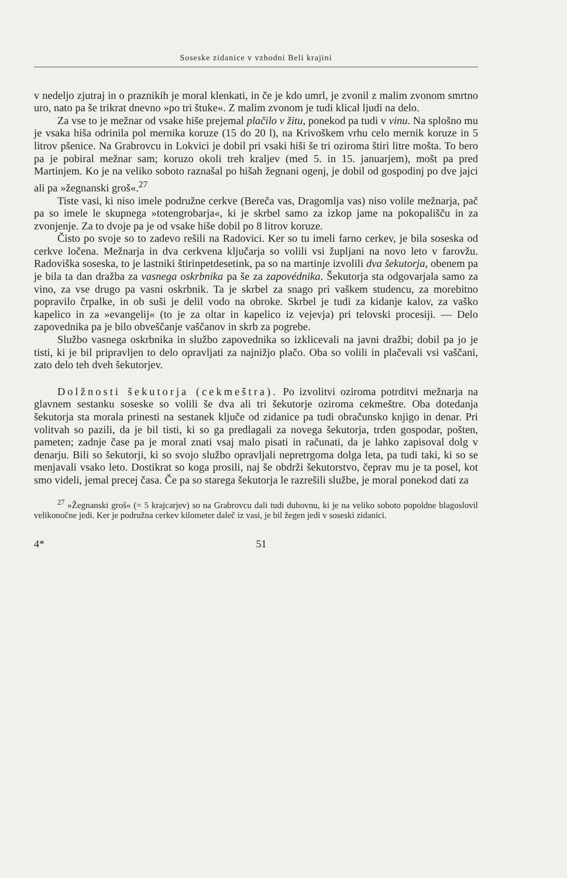Soseske zidanice v vzhodni Beli krajini
v nedeljo zjutraj in o praznikih je moral klenkati, in če je kdo umrl, je zvonil z malim zvonom smrtno uro, nato pa še trikrat dnevno »po tri štuke«. Z malim zvonom je tudi klical ljudi na delo.
Za vse to je mežnar od vsake hiše prejemal plačilo v žitu, ponekod pa tudi v vinu. Na splošno mu je vsaka hiša odrinila pol mernika koruze (15 do 20 l), na Krivoškem vrhu celo mernik koruze in 5 litrov pšenice. Na Grabrovcu in Lokvici je dobil pri vsaki hiši še tri oziroma štiri litre mošta. To bero pa je pobiral mežnar sam; koruzo okoli treh kraljev (med 5. in 15. januarjem), mošt pa pred Martinjem. Ko je na veliko soboto raznašal po hišah žegnani ogenj, je dobil od gospodinj po dve jajci ali pa »žegnanski groš«.<sup>27</sup>
Tiste vasi, ki niso imele podružne cerkve (Bereča vas, Dragomlja vas) niso volile mežnarja, pač pa so imele le skupnega »totengrobarja«, ki je skrbel samo za izkop jame na pokopališču in za zvonjenje. Za to dvoje pa je od vsake hiše dobil po 8 litrov koruze.
Čisto po svoje so to zadevo rešili na Radovici. Ker so tu imeli farno cerkev, je bila soseska od cerkve ločena. Mežnarja in dva cerkvena ključarja so volili vsi župljani na novo leto v farovžu. Radoviška soseska, to je lastniki štirinpetdesetink, pa so na martinje izvolili dva šekutorja, obenem pa je bila ta dan dražba za vasnega oskrbnika pa še za zapovédnika. Šekutorja sta odgovarjala samo za vino, za vse drugo pa vasni oskrbnik. Ta je skrbel za snago pri vaškem studencu, za morebitno popravilo črpalke, in ob suši je delil vodo na obroke. Skrbel je tudi za kidanje kalov, za vaško kapelico in za »evangelij« (to je za oltar in kapelico iz vejevja) pri telovski procesiji. — Delo zapovednika pa je bilo obveščanje vaščanov in skrb za pogrebe.
Službo vasnega oskrbnika in službo zapovednika so izklicevali na javni dražbi; dobil pa jo je tisti, ki je bil pripravljen to delo opravljati za najnižjo plačo. Oba so volili in plačevali vsi vaščani, zato delo teh dveh šekutorjev.
Dolžnosti šekutorja (cekmeštra). Po izvolitvi oziroma potrditvi mežnarja na glavnem sestanku soseske so volili še dva ali tri šekutorje oziroma cekmeštre. Oba dotedanja šekutorja sta morala prinesti na sestanek ključe od zidanice pa tudi obračunsko knjigo in denar. Pri volitvah so pazili, da je bil tisti, ki so ga predlagali za novega šekutorja, trden gospodar, pošten, pameten; zadnje čase pa je moral znati vsaj malo pisati in računati, da je lahko zapisoval dolg v denarju. Bili so šekutorji, ki so svojo službo opravljali nepretrgoma dolga leta, pa tudi taki, ki so se menjavali vsako leto. Dostikrat so koga prosili, naj še obdrži šekutorstvo, čeprav mu je ta posel, kot smo videli, jemal precej časa. Če pa so starega šekutorja le razrešili službe, je moral ponekod dati za
<sup>27</sup> »Žegnanski groš« (= 5 krajcarjev) so na Grabrovcu dali tudi duhovnu, ki je na veliko soboto popoldne blagoslovil velikonočne jedi. Ker je podružna cerkev kilometer daleč iz vasi, je bil žegen jedi v soseski zidanici.
4* 51